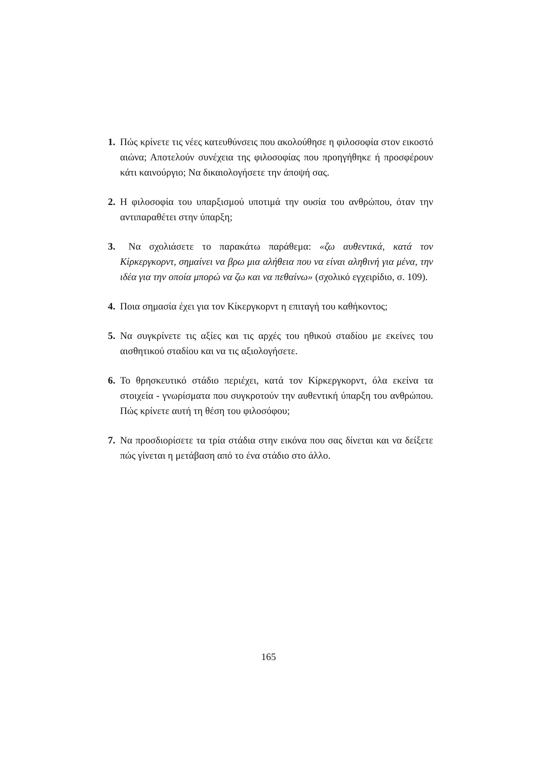1. Πώς κρίνετε τις νέες κατευθύνσεις που ακολούθησε η φιλοσοφία στον εικοστό αιώνα; Αποτελούν συνέχεια της φιλοσοφίας που προηγήθηκε ή προσφέρουν κάτι καινούργιο; Να δικαιολογήσετε την άποψή σας.
2. Η φιλοσοφία του υπαρξισμού υποτιμά την ουσία του ανθρώπου, όταν την αντιπαραθέτει στην ύπαρξη;
3. Να σχολιάσετε το παρακάτω παράθεμα: «ζω αυθεντικά, κατά τον Κίρκεργκορντ, σημαίνει να βρω μια αλήθεια που να είναι αληθινή για μένα, την ιδέα για την οποία μπορώ να ζω και να πεθαίνω» (σχολικό εγχειρίδιο, σ. 109).
4. Ποια σημασία έχει για τον Κίκεργκορντ η επιταγή του καθήκοντος;
5. Να συγκρίνετε τις αξίες και τις αρχές του ηθικού σταδίου με εκείνες του αισθητικού σταδίου και να τις αξιολογήσετε.
6. Το θρησκευτικό στάδιο περιέχει, κατά τον Κίρκεργκορντ, όλα εκείνα τα στοιχεία - γνωρίσματα που συγκροτούν την αυθεντική ύπαρξη του ανθρώπου. Πώς κρίνετε αυτή τη θέση του φιλοσόφου;
7. Να προσδιορίσετε τα τρία στάδια στην εικόνα που σας δίνεται και να δείξετε πώς γίνεται η μετάβαση από το ένα στάδιο στο άλλο.
165